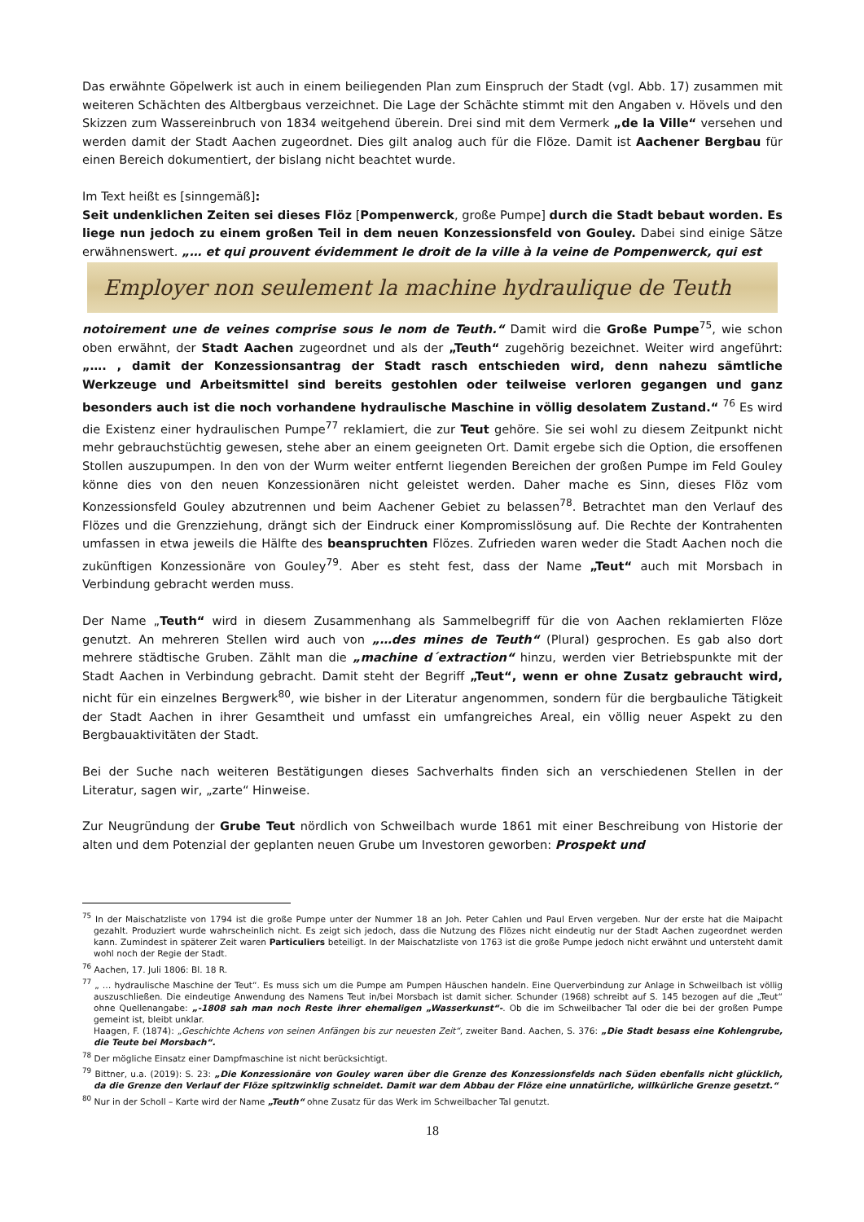Das erwähnte Göpelwerk ist auch in einem beiliegenden Plan zum Einspruch der Stadt (vgl. Abb. 17) zusammen mit weiteren Schächten des Altbergbaus verzeichnet. Die Lage der Schächte stimmt mit den Angaben v. Hövels und den Skizzen zum Wassereinbruch von 1834 weitgehend überein. Drei sind mit dem Vermerk „de la Ville“ versehen und werden damit der Stadt Aachen zugeordnet. Dies gilt analog auch für die Flöze. Damit ist Aachener Bergbau für einen Bereich dokumentiert, der bislang nicht beachtet wurde.
Im Text heißt es [sinngemäß]:
Seit undenklichen Zeiten sei dieses Flöz [Pompenwerck, große Pumpe] durch die Stadt bebaut worden. Es liege nun jedoch zu einem großen Teil in dem neuen Konzessionsfeld von Gouley. Dabei sind einige Sätze erwähnenswert. „… et qui prouvent évidemment le droit de la ville à la veine de Pompenwerck, qui est
Employer non seulement la machine hydraulique de Teuth
notoirement une de veines comprise sous le nom de Teuth.“ Damit wird die Große Pumpe<sup>75</sup>, wie schon oben erwähnt, der Stadt Aachen zugeordnet und als der „Teuth“ zugehörig bezeichnet. Weiter wird angeführt: „…. , damit der Konzessionsantrag der Stadt rasch entschieden wird, denn nahezu sämtliche Werkzeuge und Arbeitsmittel sind bereits gestohlen oder teilweise verloren gegangen und ganz besonders auch ist die noch vorhandene hydraulische Maschine in völlig desolatem Zustand.“ <sup>76</sup> Es wird die Existenz einer hydraulischen Pumpe<sup>77</sup> reklamiert, die zur Teut gehöre. Sie sei wohl zu diesem Zeitpunkt nicht mehr gebrauchstüchtig gewesen, stehe aber an einem geeigneten Ort. Damit ergebe sich die Option, die ersoffenen Stollen auszupumpen. In den von der Wurm weiter entfernt liegenden Bereichen der großen Pumpe im Feld Gouley könne dies von den neuen Konzessionären nicht geleistet werden. Daher mache es Sinn, dieses Flöz vom Konzessionsfeld Gouley abzutrennen und beim Aachener Gebiet zu belassen<sup>78</sup>. Betrachtet man den Verlauf des Flözes und die Grenzziehung, drängt sich der Eindruck einer Kompromisslösung auf. Die Rechte der Kontrahenten umfassen in etwa jeweils die Hälfte des beanspruchten Flözes. Zufrieden waren weder die Stadt Aachen noch die zukünftigen Konzessionäre von Gouley<sup>79</sup>. Aber es steht fest, dass der Name „Teut“ auch mit Morsbach in Verbindung gebracht werden muss.
Der Name „Teuth“ wird in diesem Zusammenhang als Sammelbegriff für die von Aachen reklamierten Flöze genutzt. An mehreren Stellen wird auch von „…des mines de Teuth“ (Plural) gesprochen. Es gab also dort mehrere städtische Gruben. Zählt man die „machine d´extraction“ hinzu, werden vier Betriebspunkte mit der Stadt Aachen in Verbindung gebracht. Damit steht der Begriff „Teut“, wenn er ohne Zusatz gebraucht wird, nicht für ein einzelnes Bergwerk<sup>80</sup>, wie bisher in der Literatur angenommen, sondern für die bergbauliche Tätigkeit der Stadt Aachen in ihrer Gesamtheit und umfasst ein umfangreiches Areal, ein völlig neuer Aspekt zu den Bergbauaktivitäten der Stadt.
Bei der Suche nach weiteren Bestätigungen dieses Sachverhalts finden sich an verschiedenen Stellen in der Literatur, sagen wir, „zarte“ Hinweise.
Zur Neugründung der Grube Teut nördlich von Schweilbach wurde 1861 mit einer Beschreibung von Historie der alten und dem Potenzial der geplanten neuen Grube um Investoren geworben: Prospekt und
<sup>75</sup> In der Maischatzliste von 1794 ist die große Pumpe unter der Nummer 18 an Joh. Peter Cahlen und Paul Erven vergeben. Nur der erste hat die Maipacht gezahlt. Produziert wurde wahrscheinlich nicht. Es zeigt sich jedoch, dass die Nutzung des Flözes nicht eindeutig nur der Stadt Aachen zugeordnet werden kann. Zumindest in späterer Zeit waren Particuliers beteiligt. In der Maischatzliste von 1763 ist die große Pumpe jedoch nicht erwähnt und untersteht damit wohl noch der Regie der Stadt.
<sup>76</sup> Aachen, 17. Juli 1806: Bl. 18 R.
<sup>77</sup> „ … hydraulische Maschine der Teut“. Es muss sich um die Pumpe am Pumpen Häuschen handeln. Eine Querverbindung zur Anlage in Schweilbach ist völlig auszuschließen. Die eindeutige Anwendung des Namens Teut in/bei Morsbach ist damit sicher. Schunder (1968) schreibt auf S. 145 bezogen auf die „Teut“ ohne Quellenangabe: „-1808 sah man noch Reste ihrer ehemaligen „Wasserkunst“-. Ob die im Schweilbacher Tal oder die bei der großen Pumpe gemeint ist, bleibt unklar.
Haagen, F. (1874): „Geschichte Achens von seinen Anfängen bis zur neuesten Zeit“, zweiter Band. Aachen, S. 376: „Die Stadt besass eine Kohlengrube, die Teute bei Morsbach“.
<sup>78</sup> Der mögliche Einsatz einer Dampfmaschine ist nicht berücksichtigt.
<sup>79</sup> Bittner, u.a. (2019): S. 23: „Die Konzessionäre von Gouley waren über die Grenze des Konzessionsfelds nach Süden ebenfalls nicht glücklich, da die Grenze den Verlauf der Flöze spitzwinklig schneidet. Damit war dem Abbau der Flöze eine unnatürliche, willkürliche Grenze gesetzt.“
<sup>80</sup> Nur in der Scholl – Karte wird der Name „Teuth“ ohne Zusatz für das Werk im Schweilbacher Tal genutzt.
18